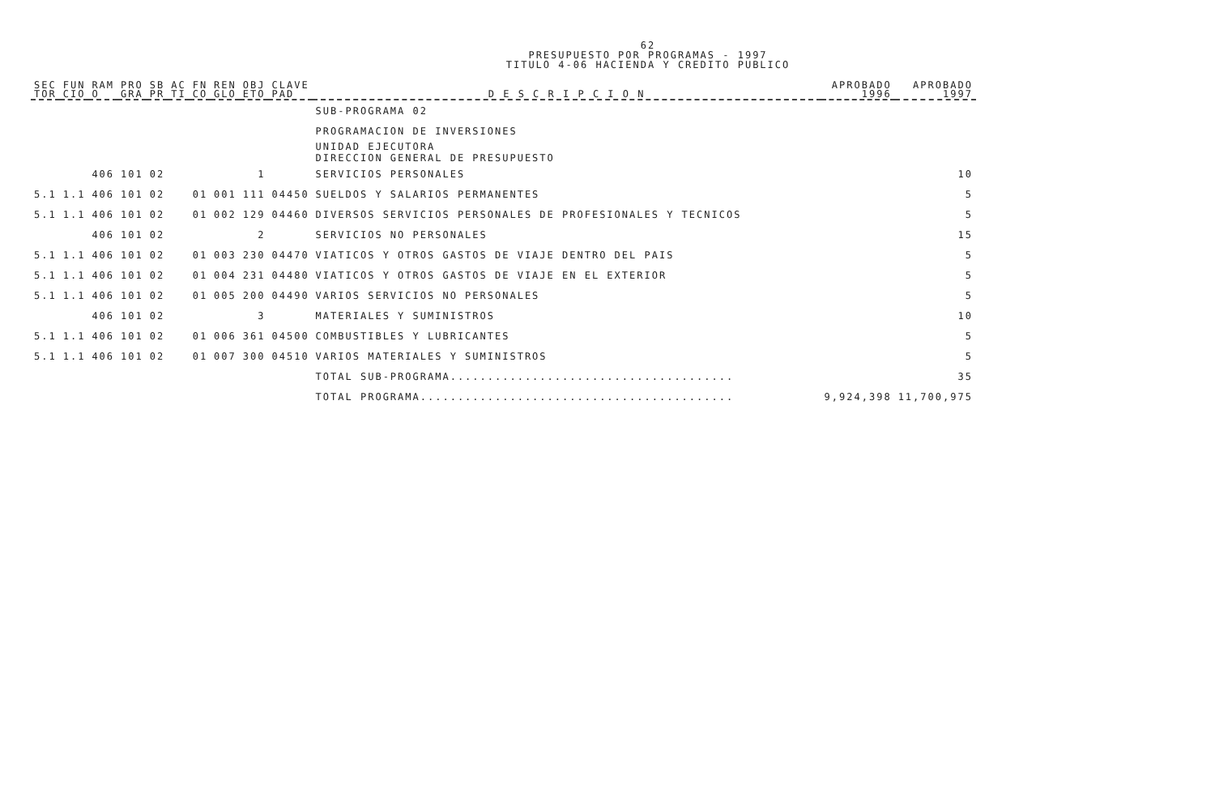62
PRESUPUESTO POR PROGRAMAS - 1997
TITULO 4-06 HACIENDA Y CREDITO PUBLICO
| SEC TOR | FUN CIO | RAM O | PRO GRA | SB PR | AC TI | FN CO | REN GLO | OBJ ETO | CLAVE PAD | D E S C R I P C I O N | APROBADO 1996 | APROBADO 1997 |
| --- | --- | --- | --- | --- | --- | --- | --- | --- | --- | --- | --- | --- |
| | | | | | | | | | | SUB-PROGRAMA 02 | | |
| | | | | | | | | | | PROGRAMACION DE INVERSIONES | | |
| | | | | | | | | | | UNIDAD EJECUTORA DIRECCION GENERAL DE PRESUPUESTO | | |
| | | 406 | 101 | 02 | | | | 1 | | SERVICIOS PERSONALES | | 10 |
| 5.1 | 1.1 | 406 | 101 | 02 | | 01 | 001 | 111 | 04450 | SUELDOS Y SALARIOS PERMANENTES | | 5 |
| 5.1 | 1.1 | 406 | 101 | 02 | | 01 | 002 | 129 | 04460 | DIVERSOS SERVICIOS PERSONALES DE PROFESIONALES Y TECNICOS | | 5 |
| | | 406 | 101 | 02 | | | | 2 | | SERVICIOS NO PERSONALES | | 15 |
| 5.1 | 1.1 | 406 | 101 | 02 | | 01 | 003 | 230 | 04470 | VIATICOS Y OTROS GASTOS DE VIAJE DENTRO DEL PAIS | | 5 |
| 5.1 | 1.1 | 406 | 101 | 02 | | 01 | 004 | 231 | 04480 | VIATICOS Y OTROS GASTOS DE VIAJE EN EL EXTERIOR | | 5 |
| 5.1 | 1.1 | 406 | 101 | 02 | | 01 | 005 | 200 | 04490 | VARIOS SERVICIOS NO PERSONALES | | 5 |
| | | 406 | 101 | 02 | | | | 3 | | MATERIALES Y SUMINISTROS | | 10 |
| 5.1 | 1.1 | 406 | 101 | 02 | | 01 | 006 | 361 | 04500 | COMBUSTIBLES Y LUBRICANTES | | 5 |
| 5.1 | 1.1 | 406 | 101 | 02 | | 01 | 007 | 300 | 04510 | VARIOS MATERIALES Y SUMINISTROS | | 5 |
| | | | | | | | | | | TOTAL SUB-PROGRAMA...................................... | | 35 |
| | | | | | | | | | | TOTAL PROGRAMA.......................................... | 9,924,398 | 11,700,975 |